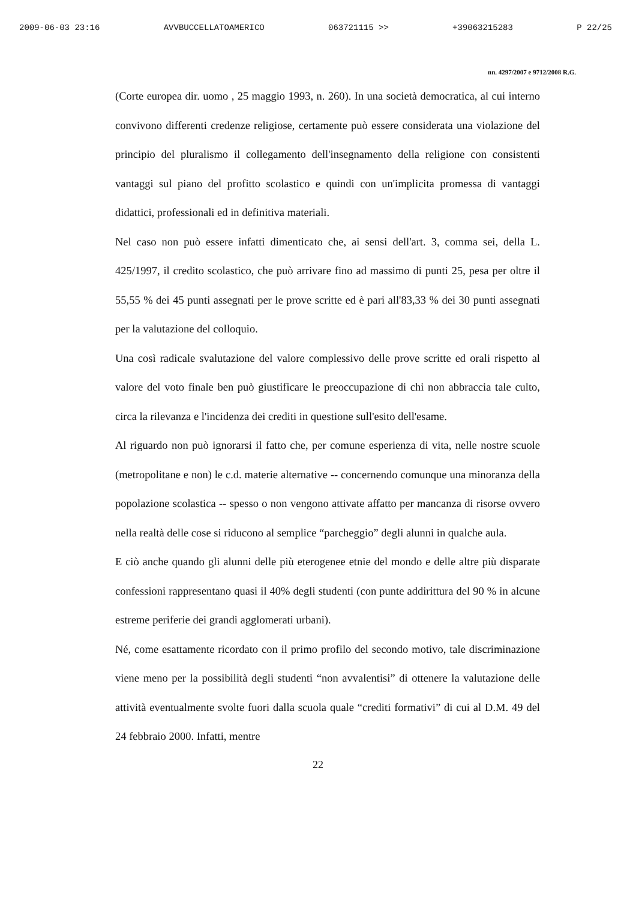2009-06-03 23:16 AVVBUCCELLATOAMERICO 063721115 >> +39063215283 P 22/25
nn. 4297/2007 e 9712/2008 R.G.
(Corte europea dir. uomo , 25 maggio 1993, n. 260). In una società democratica, al cui interno convivono differenti credenze religiose, certamente può essere considerata una violazione del principio del pluralismo il collegamento dell'insegnamento della religione con consistenti vantaggi sul piano del profitto scolastico e quindi con un'implicita promessa di vantaggi didattici, professionali ed in definitiva materiali.
Nel caso non può essere infatti dimenticato che, ai sensi dell'art. 3, comma sei, della L. 425/1997, il credito scolastico, che può arrivare fino ad massimo di punti 25, pesa per oltre il 55,55 % dei 45 punti assegnati per le prove scritte ed è pari all'83,33 % dei 30 punti assegnati per la valutazione del colloquio.
Una così radicale svalutazione del valore complessivo delle prove scritte ed orali rispetto al valore del voto finale ben può giustificare le preoccupazione di chi non abbraccia tale culto, circa la rilevanza e l'incidenza dei crediti in questione sull'esito dell'esame.
Al riguardo non può ignorarsi il fatto che, per comune esperienza di vita, nelle nostre scuole (metropolitane e non) le c.d. materie alternative -- concernendo comunque una minoranza della popolazione scolastica -- spesso o non vengono attivate affatto per mancanza di risorse ovvero nella realtà delle cose si riducono al semplice “parcheggio” degli alunni in qualche aula.
E ciò anche quando gli alunni delle più eterogenee etnie del mondo e delle altre più disparate confessioni rappresentano quasi il 40% degli studenti (con punte addirittura del 90 % in alcune estreme periferie dei grandi agglomerati urbani).
Né, come esattamente ricordato con il primo profilo del secondo motivo, tale discriminazione viene meno per la possibilità degli studenti “non avvalentisi” di ottenere la valutazione delle attività eventualmente svolte fuori dalla scuola quale “crediti formativi” di cui al D.M. 49 del 24 febbraio 2000. Infatti, mentre
22